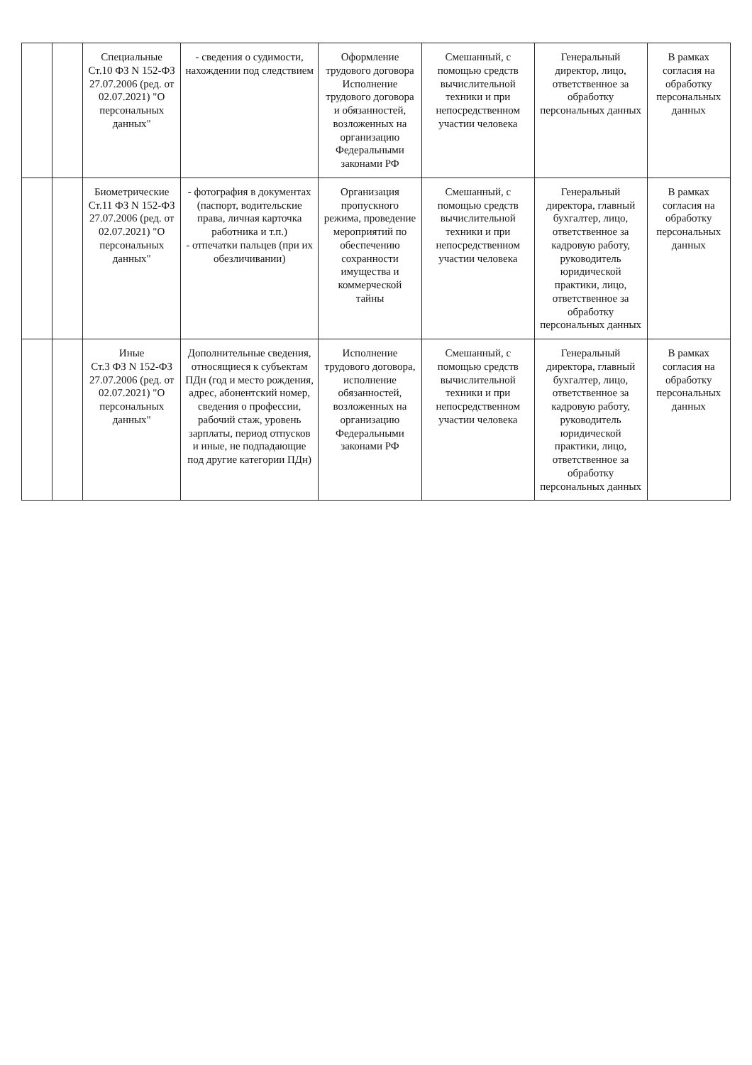| | | Специальные Ст.10 ФЗ N 152-ФЗ 27.07.2006 (ред. от 02.07.2021) "О персональных данных" | - сведения о судимости, нахождении под следствием | Оформление трудового договора Исполнение трудового договора и обязанностей, возложенных на организацию Федеральными законами РФ | Смешанный, с помощью средств вычислительной техники и при непосредственном участии человека | Генеральный директор, лицо, ответственное за обработку персональных данных | В рамках согласия на обработку персональных данных |
| | | Биометрические Ст.11 ФЗ N 152-ФЗ 27.07.2006 (ред. от 02.07.2021) "О персональных данных" | - фотография в документах (паспорт, водительские права, личная карточка работника и т.п.) - отпечатки пальцев (при их обезличивании) | Организация пропускного режима, проведение мероприятий по обеспечению сохранности имущества и коммерческой тайны | Смешанный, с помощью средств вычислительной техники и при непосредственном участии человека | Генеральный директора, главный бухгалтер, лицо, ответственное за кадровую работу, руководитель юридической практики, лицо, ответственное за обработку персональных данных | В рамках согласия на обработку персональных данных |
| | | Иные Ст.3 ФЗ N 152-ФЗ 27.07.2006 (ред. от 02.07.2021) "О персональных данных" | Дополнительные сведения, относящиеся к субъектам ПДн (год и место рождения, адрес, абонентский номер, сведения о профессии, рабочий стаж, уровень зарплаты, период отпусков и иные, не подпадающие под другие категории ПДн) | Исполнение трудового договора, исполнение обязанностей, возложенных на организацию Федеральными законами РФ | Смешанный, с помощью средств вычислительной техники и при непосредственном участии человека | Генеральный директора, главный бухгалтер, лицо, ответственное за кадровую работу, руководитель юридической практики, лицо, ответственное за обработку персональных данных | В рамках согласия на обработку персональных данных |